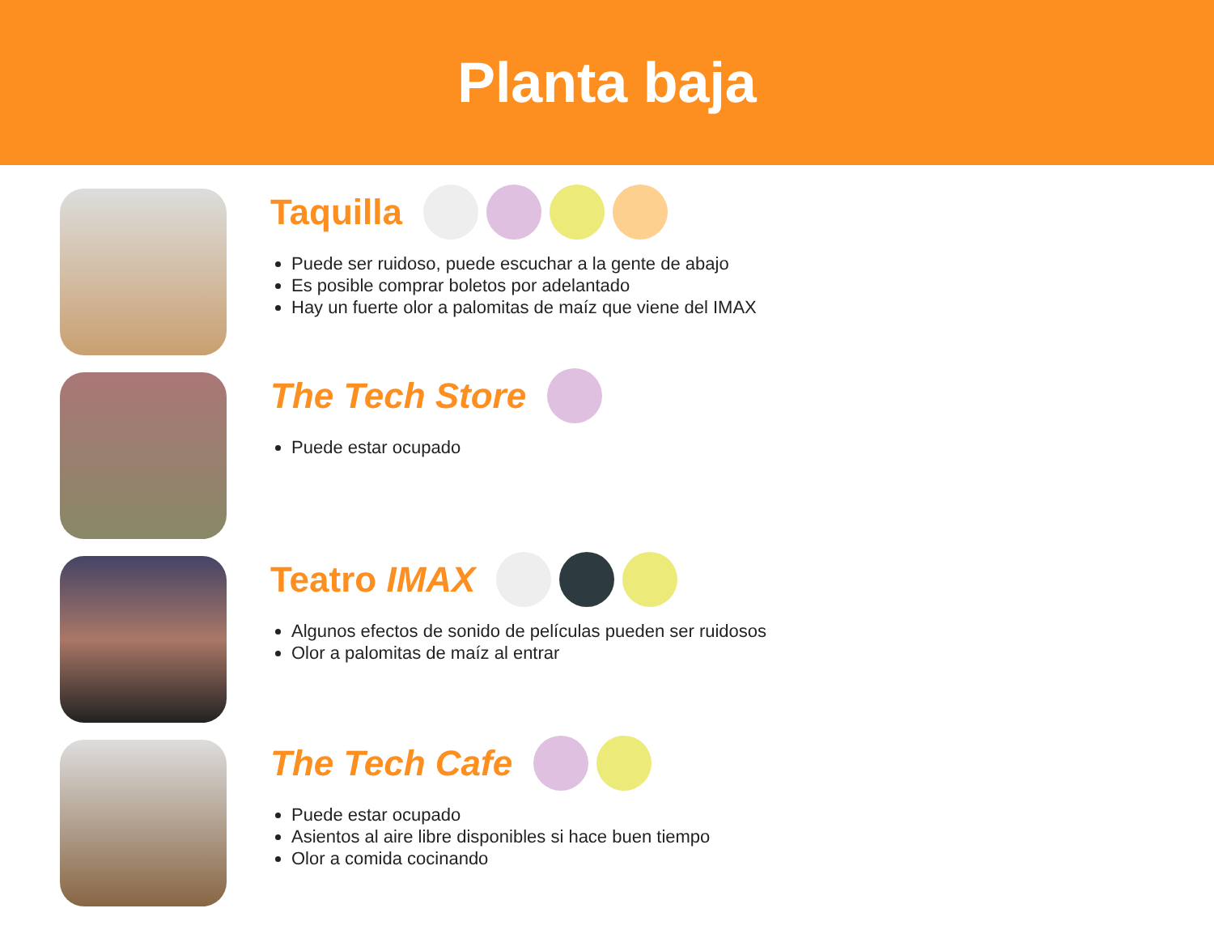Planta baja
Taquilla
Puede ser ruidoso, puede escuchar a la gente de abajo
Es posible comprar boletos por adelantado
Hay un fuerte olor a palomitas de maíz que viene del IMAX
The Tech Store
Puede estar ocupado
Teatro IMAX
Algunos efectos de sonido de películas pueden ser ruidosos
Olor a palomitas de maíz al entrar
The Tech Cafe
Puede estar ocupado
Asientos al aire libre disponibles si hace buen tiempo
Olor a comida cocinando